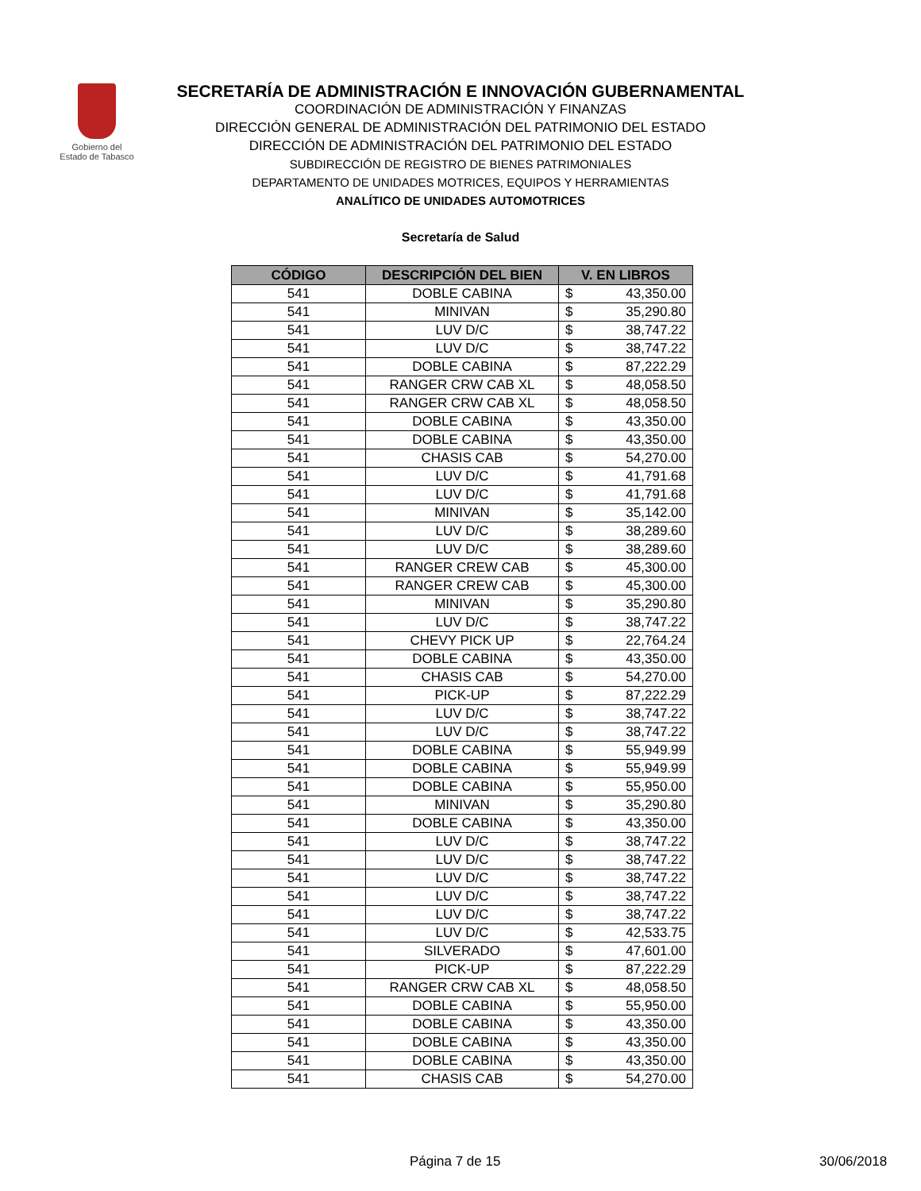Gobierno del
Estado de Tabasco
SECRETARÍA DE ADMINISTRACIÓN E INNOVACIÓN GUBERNAMENTAL
COORDINACIÓN DE ADMINISTRACIÓN Y FINANZAS
DIRECCIÓN GENERAL DE ADMINISTRACIÓN DEL PATRIMONIO DEL ESTADO
DIRECCIÓN DE ADMINISTRACIÓN DEL PATRIMONIO DEL ESTADO
SUBDIRECCIÓN DE REGISTRO DE BIENES PATRIMONIALES
DEPARTAMENTO DE UNIDADES MOTRICES, EQUIPOS Y HERRAMIENTAS
ANALÍTICO DE UNIDADES AUTOMOTRICES
Secretaría de Salud
| CÓDIGO | DESCRIPCIÓN DEL BIEN | V. EN LIBROS |
| --- | --- | --- |
| 541 | DOBLE CABINA | $ 43,350.00 |
| 541 | MINIVAN | $ 35,290.80 |
| 541 | LUV D/C | $ 38,747.22 |
| 541 | LUV D/C | $ 38,747.22 |
| 541 | DOBLE CABINA | $ 87,222.29 |
| 541 | RANGER CRW CAB XL | $ 48,058.50 |
| 541 | RANGER CRW CAB XL | $ 48,058.50 |
| 541 | DOBLE CABINA | $ 43,350.00 |
| 541 | DOBLE CABINA | $ 43,350.00 |
| 541 | CHASIS CAB | $ 54,270.00 |
| 541 | LUV D/C | $ 41,791.68 |
| 541 | LUV D/C | $ 41,791.68 |
| 541 | MINIVAN | $ 35,142.00 |
| 541 | LUV D/C | $ 38,289.60 |
| 541 | LUV D/C | $ 38,289.60 |
| 541 | RANGER CREW CAB | $ 45,300.00 |
| 541 | RANGER CREW CAB | $ 45,300.00 |
| 541 | MINIVAN | $ 35,290.80 |
| 541 | LUV D/C | $ 38,747.22 |
| 541 | CHEVY PICK UP | $ 22,764.24 |
| 541 | DOBLE CABINA | $ 43,350.00 |
| 541 | CHASIS CAB | $ 54,270.00 |
| 541 | PICK-UP | $ 87,222.29 |
| 541 | LUV D/C | $ 38,747.22 |
| 541 | LUV D/C | $ 38,747.22 |
| 541 | DOBLE CABINA | $ 55,949.99 |
| 541 | DOBLE CABINA | $ 55,949.99 |
| 541 | DOBLE CABINA | $ 55,950.00 |
| 541 | MINIVAN | $ 35,290.80 |
| 541 | DOBLE CABINA | $ 43,350.00 |
| 541 | LUV D/C | $ 38,747.22 |
| 541 | LUV D/C | $ 38,747.22 |
| 541 | LUV D/C | $ 38,747.22 |
| 541 | LUV D/C | $ 38,747.22 |
| 541 | LUV D/C | $ 38,747.22 |
| 541 | LUV D/C | $ 42,533.75 |
| 541 | SILVERADO | $ 47,601.00 |
| 541 | PICK-UP | $ 87,222.29 |
| 541 | RANGER CRW CAB XL | $ 48,058.50 |
| 541 | DOBLE CABINA | $ 55,950.00 |
| 541 | DOBLE CABINA | $ 43,350.00 |
| 541 | DOBLE CABINA | $ 43,350.00 |
| 541 | DOBLE CABINA | $ 43,350.00 |
| 541 | CHASIS CAB | $ 54,270.00 |
Página 7 de 15 30/06/2018